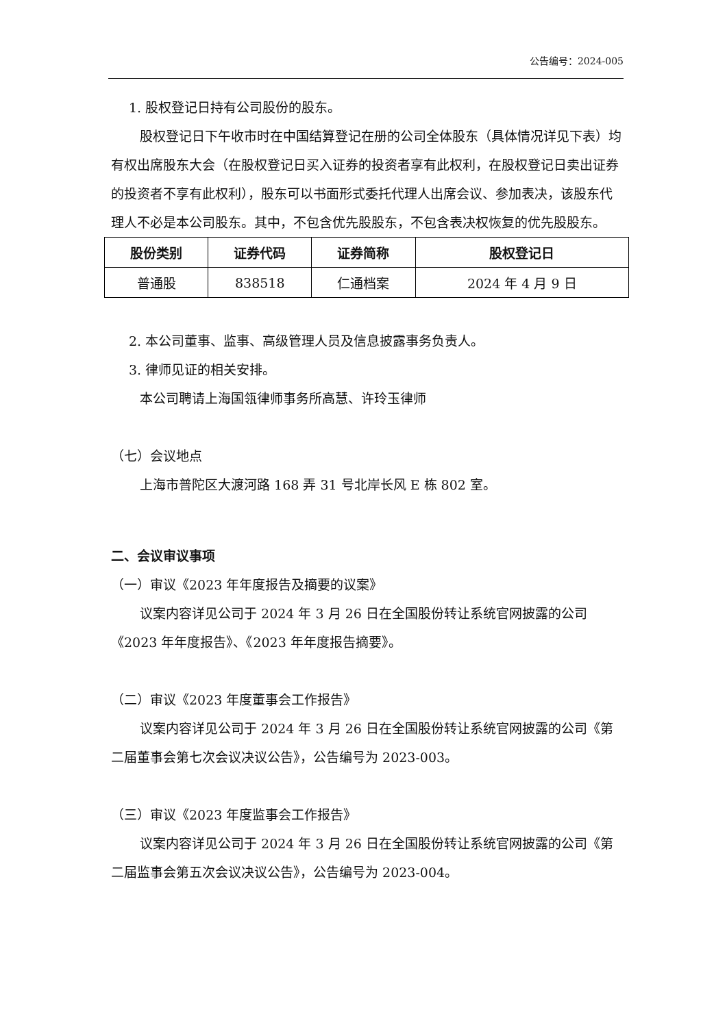公告编号：2024-005
1. 股权登记日持有公司股份的股东。
股权登记日下午收市时在中国结算登记在册的公司全体股东（具体情况详见下表）均有权出席股东大会（在股权登记日买入证券的投资者享有此权利，在股权登记日卖出证券的投资者不享有此权利），股东可以书面形式委托代理人出席会议、参加表决，该股东代理人不必是本公司股东。其中，不包含优先股股东，不包含表决权恢复的优先股股东。
| 股份类别 | 证券代码 | 证券简称 | 股权登记日 |
| --- | --- | --- | --- |
| 普通股 | 838518 | 仁通档案 | 2024 年 4 月 9 日 |
2. 本公司董事、监事、高级管理人员及信息披露事务负责人。
3. 律师见证的相关安排。
本公司聘请上海国瓴律师事务所高慧、许玲玉律师
（七）会议地点
上海市普陀区大渡河路 168 弄 31 号北岸长风 E 栋 802 室。
二、会议审议事项
（一）审议《2023 年年度报告及摘要的议案》
议案内容详见公司于 2024 年 3 月 26 日在全国股份转让系统官网披露的公司《2023 年年度报告》、《2023 年年度报告摘要》。
（二）审议《2023 年度董事会工作报告》
议案内容详见公司于 2024 年 3 月 26 日在全国股份转让系统官网披露的公司《第二届董事会第七次会议决议公告》，公告编号为 2023-003。
（三）审议《2023 年度监事会工作报告》
议案内容详见公司于 2024 年 3 月 26 日在全国股份转让系统官网披露的公司《第二届监事会第五次会议决议公告》，公告编号为 2023-004。